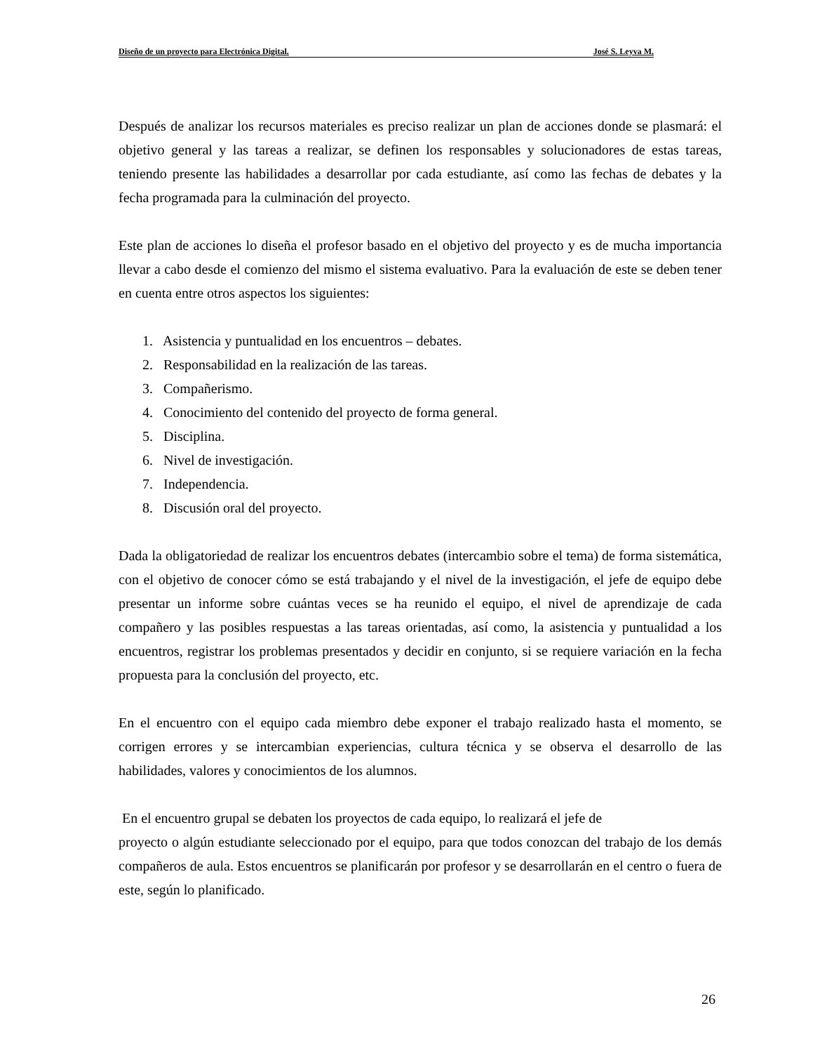Diseño de un proyecto para Electrónica Digital. José S. Leyva M.
Después de analizar los recursos materiales es preciso realizar un plan de acciones donde se plasmará: el objetivo general y las tareas a realizar, se definen los responsables y solucionadores de estas tareas, teniendo presente las habilidades a desarrollar por cada estudiante, así como las fechas de debates y la fecha programada para la culminación del proyecto.
Este plan de acciones lo diseña el profesor basado en el objetivo del proyecto y es de mucha importancia llevar a cabo desde el comienzo del mismo el sistema evaluativo. Para la evaluación de este se deben tener en cuenta entre otros aspectos los siguientes:
1. Asistencia y puntualidad en los encuentros – debates.
2. Responsabilidad en la realización de las tareas.
3. Compañerismo.
4. Conocimiento del contenido del proyecto de forma general.
5. Disciplina.
6. Nivel de investigación.
7. Independencia.
8. Discusión oral del proyecto.
Dada la obligatoriedad de realizar los encuentros debates (intercambio sobre el tema) de forma sistemática, con el objetivo de conocer cómo se está trabajando y el nivel de la investigación, el jefe de equipo debe presentar un informe sobre cuántas veces se ha reunido el equipo, el nivel de aprendizaje de cada compañero y las posibles respuestas a las tareas orientadas, así como, la asistencia y puntualidad a los encuentros, registrar los problemas presentados y decidir en conjunto, si se requiere variación en la fecha propuesta para la conclusión del proyecto, etc.
En el encuentro con el equipo cada miembro debe exponer el trabajo realizado hasta el momento, se corrigen errores y se intercambian experiencias, cultura técnica y se observa el desarrollo de las habilidades, valores y conocimientos de los alumnos.
En el encuentro grupal se debaten los proyectos de cada equipo, lo realizará el jefe de
proyecto o algún estudiante seleccionado por el equipo, para que todos conozcan del trabajo de los demás compañeros de aula. Estos encuentros se planificarán por profesor y se desarrollarán en el centro o fuera de este, según lo planificado.
26